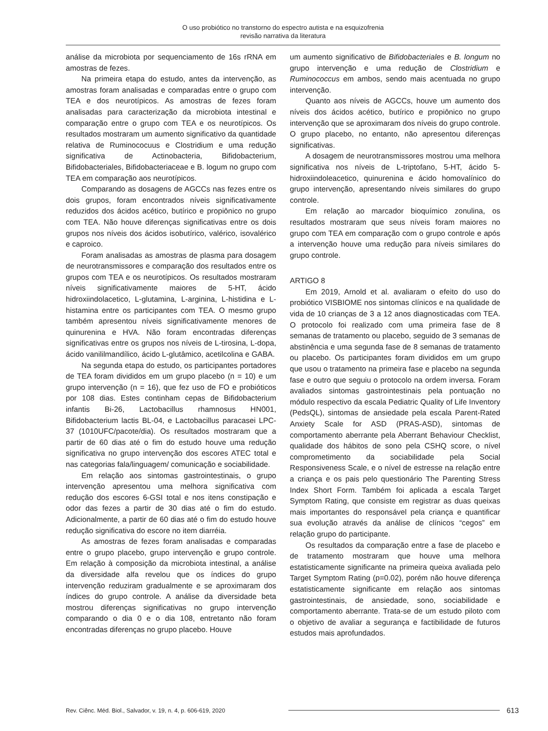O uso probiótico no transtorno do espectro autista e na esquizofrenia
revisão narrativa da literatura
análise da microbiota por sequenciamento de 16s rRNA em amostras de fezes.
Na primeira etapa do estudo, antes da intervenção, as amostras foram analisadas e comparadas entre o grupo com TEA e dos neurotípicos. As amostras de fezes foram analisadas para caracterização da microbiota intestinal e comparação entre o grupo com TEA e os neurotípicos. Os resultados mostraram um aumento significativo da quantidade relativa de Ruminococuus e Clostridium e uma redução significativa de Actinobacteria, Bifidobacterium, Bifidobacteriales, Bifidobacteriaceae e B. logum no grupo com TEA em comparação aos neurotípicos.
Comparando as dosagens de AGCCs nas fezes entre os dois grupos, foram encontrados níveis significativamente reduzidos dos ácidos acético, butírico e propiônico no grupo com TEA. Não houve diferenças significativas entre os dois grupos nos níveis dos ácidos isobutírico, valérico, isovalérico e caproico.
Foram analisadas as amostras de plasma para dosagem de neurotransmissores e comparação dos resultados entre os grupos com TEA e os neurotípicos. Os resultados mostraram níveis significativamente maiores de 5-HT, ácido hidroxiindolacetico, L-glutamina, L-arginina, L-histidina e L-histamina entre os participantes com TEA. O mesmo grupo também apresentou níveis significativamente menores de quinurenina e HVA. Não foram encontradas diferenças significativas entre os grupos nos níveis de L-tirosina, L-dopa, ácido vanililmandílico, ácido L-glutâmico, acetilcolina e GABA.
Na segunda etapa do estudo, os participantes portadores de TEA foram divididos em um grupo placebo (n = 10) e um grupo intervenção (n = 16), que fez uso de FO e probióticos por 108 dias. Estes continham cepas de Bifidobacterium infantis Bi-26, Lactobacillus rhamnosus HN001, Bifidobacterium lactis BL-04, e Lactobacillus paracasei LPC-37 (1010UFC/pacote/dia). Os resultados mostraram que a partir de 60 dias até o fim do estudo houve uma redução significativa no grupo intervenção dos escores ATEC total e nas categorias fala/linguagem/ comunicação e sociabilidade.
Em relação aos sintomas gastrointestinais, o grupo intervenção apresentou uma melhora significativa com redução dos escores 6-GSI total e nos itens constipação e odor das fezes a partir de 30 dias até o fim do estudo. Adicionalmente, a partir de 60 dias até o fim do estudo houve redução significativa do escore no item diarréia.
As amostras de fezes foram analisadas e comparadas entre o grupo placebo, grupo intervenção e grupo controle. Em relação à composição da microbiota intestinal, a análise da diversidade alfa revelou que os índices do grupo intervenção reduziram gradualmente e se aproximaram dos índices do grupo controle. A análise da diversidade beta mostrou diferenças significativas no grupo intervenção comparando o dia 0 e o dia 108, entretanto não foram encontradas diferenças no grupo placebo. Houve
um aumento significativo de Bifidobacteriales e B. longum no grupo intervenção e uma redução de Clostridium e Ruminococcus em ambos, sendo mais acentuada no grupo intervenção.
Quanto aos níveis de AGCCs, houve um aumento dos níveis dos ácidos acético, butírico e propiônico no grupo intervenção que se aproximaram dos níveis do grupo controle. O grupo placebo, no entanto, não apresentou diferenças significativas.
A dosagem de neurotransmissores mostrou uma melhora significativa nos níveis de L-triptofano, 5-HT, ácido 5-hidroxiindoleacetico, quinurenina e ácido homovalínico do grupo intervenção, apresentando níveis similares do grupo controle.
Em relação ao marcador bioquímico zonulina, os resultados mostraram que seus níveis foram maiores no grupo com TEA em comparação com o grupo controle e após a intervenção houve uma redução para níveis similares do grupo controle.
ARTIGO 8
Em 2019, Arnold et al. avaliaram o efeito do uso do probiótico VISBIOME nos sintomas clínicos e na qualidade de vida de 10 crianças de 3 a 12 anos diagnosticadas com TEA. O protocolo foi realizado com uma primeira fase de 8 semanas de tratamento ou placebo, seguido de 3 semanas de abstinência e uma segunda fase de 8 semanas de tratamento ou placebo. Os participantes foram divididos em um grupo que usou o tratamento na primeira fase e placebo na segunda fase e outro que seguiu o protocolo na ordem inversa. Foram avaliados sintomas gastrointestinais pela pontuação no módulo respectivo da escala Pediatric Quality of Life Inventory (PedsQL), sintomas de ansiedade pela escala Parent-Rated Anxiety Scale for ASD (PRAS-ASD), sintomas de comportamento aberrante pela Aberrant Behaviour Checklist, qualidade dos hábitos de sono pela CSHQ score, o nível comprometimento da sociabilidade pela Social Responsiveness Scale, e o nível de estresse na relação entre a criança e os pais pelo questionário The Parenting Stress Index Short Form. Também foi aplicada a escala Target Symptom Rating, que consiste em registrar as duas queixas mais importantes do responsável pela criança e quantificar sua evolução através da análise de clínicos “cegos” em relação grupo do participante.
Os resultados da comparação entre a fase de placebo e de tratamento mostraram que houve uma melhora estatisticamente significante na primeira queixa avaliada pelo Target Symptom Rating (p=0.02), porém não houve diferença estatisticamente significante em relação aos sintomas gastrointestinais, de ansiedade, sono, sociabilidade e comportamento aberrante. Trata-se de um estudo piloto com o objetivo de avaliar a segurança e factibilidade de futuros estudos mais aprofundados.
Rev. Ciênc. Méd. Biol., Salvador, v. 19, n. 4, p. 606-619, 2020 613